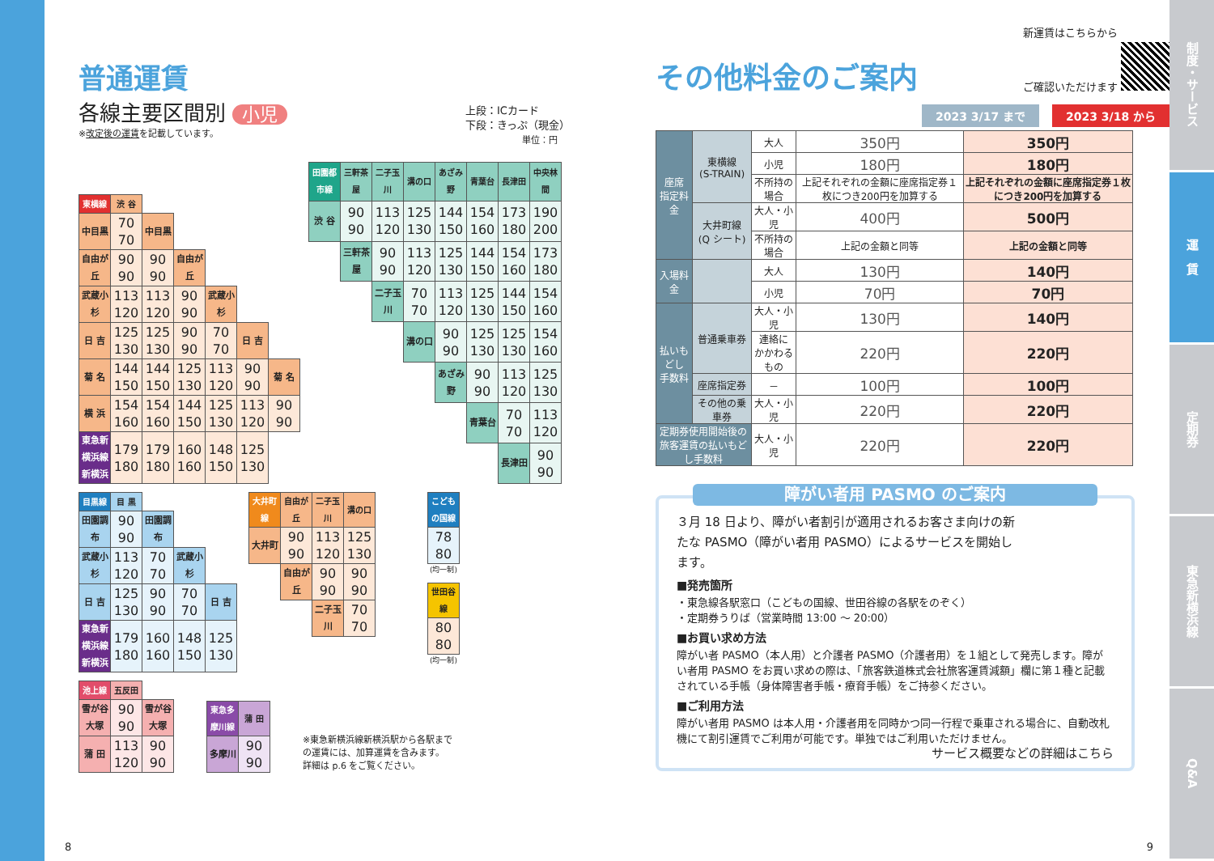普通運賃
各線主要区間別 小児
※改定後の運賃を記載しています。
上段：ICカード
下段：きっぷ（現金）
単位：円
| 東横線 | 渋 谷 | | | | | |
| --- | --- | --- | --- | --- | --- | --- |
| 中目黒 | 70 70 | 中目黒 | | | | |
| 自由が丘 | 90 90 | 90 90 | 自由が丘 | | | |
| 武蔵小杉 | 113 120 | 113 120 | 90 90 | 武蔵小杉 | | |
| 日 吉 | 125 130 | 125 130 | 90 90 | 70 70 | 日 吉 | |
| 菊 名 | 144 150 | 144 150 | 125 130 | 113 120 | 90 90 | 菊 名 |
| 横 浜 | 154 160 | 154 160 | 144 150 | 125 130 | 113 120 | 90 90 |
| 東急新横浜線 新横浜 | 179 180 | 179 180 | 160 160 | 148 150 | 125 130 | |
| 田園都市線 | 三軒茶屋 | 二子玉川 | 溝の口 | あざみ野 | 青葉台 | 長津田 | 中央林間 |
| --- | --- | --- | --- | --- | --- | --- | --- |
| 渋 谷 | 90 90 | 113 120 | 125 130 | 144 150 | 154 160 | 173 180 | 190 200 |
| | 三軒茶屋 | 90 90 | 113 120 | 125 130 | 144 150 | 154 160 | 173 180 |
| | | 二子玉川 | 70 70 | 113 120 | 125 130 | 144 150 | 154 160 |
| | | | 溝の口 | 90 90 | 125 130 | 125 130 | 154 160 |
| | | | | あざみ野 | 90 90 | 113 120 | 125 130 |
| | | | | | 青葉台 | 70 70 | 113 120 |
| | | | | | | 長津田 | 90 90 |
| 目黒線 | 目 黒 | | | |
| --- | --- | --- | --- | --- |
| 田園調布 | 90 90 | 田園調布 | | |
| 武蔵小杉 | 113 120 | 70 70 | 武蔵小杉 | |
| 日 吉 | 125 130 | 90 90 | 70 70 | 日 吉 |
| 東急新横浜線 新横浜 | 179 180 | 160 160 | 148 150 | 125 130 |
| 大井町線 | 自由が丘 | 二子玉川 | 溝の口 |
| --- | --- | --- | --- |
| 大井町 | 90 90 | 113 120 | 125 130 |
| | 自由が丘 | 90 90 | 90 90 |
| | | 二子玉川 | 70 70 |
| こどもの国線 |
| --- |
| 78 80 |
(均一制)
| 世田谷線 |
| --- |
| 80 80 |
(均一制)
| 池上線 | 五反田 | |
| --- | --- | --- |
| 雪が谷大塚 | 90 90 | 雪が谷大塚 |
| 蒲 田 | 113 120 | 90 90 |
| 東急多摩川線 | 蒲 田 |
| --- | --- |
| 多摩川 | 90 90 |
※東急新横浜線新横浜駅から各駅まで
の運賃には、加算運賃を含みます。
詳細は p.6 をご覧ください。
8
その他料金のご案内
新運賃はこちらから
ご確認いただけます
2023 3/17 まで 2023 3/18 から
| 座席 指定料金 | 東横線 (S-TRAIN) | 大人 | 350円 | 350円 |
| | | 小児 | 180円 | 180円 |
| | | 不所持の場合 | 上記それぞれの金額に座席指定券１枚につき200円を加算する | 上記それぞれの金額に座席指定券１枚につき200円を加算する |
| | 大井町線 (Q シート) | 大人・小児 | 400円 | 500円 |
| | | 不所持の場合 | 上記の金額と同等 | 上記の金額と同等 |
| 入場料金 | | 大人 | 130円 | 140円 |
| | | 小児 | 70円 | 70円 |
| 払いもどし 手数料 | 普通乗車券 | 大人・小児 | 130円 | 140円 |
| | | 連絡に かかわるもの | 220円 | 220円 |
| | 座席指定券 | － | 100円 | 100円 |
| | その他の乗車券 | 大人・小児 | 220円 | 220円 |
| 定期券使用開始後の 旅客運賃の払いもどし手数料 | | 大人・小児 | 220円 | 220円 |
障がい者用 PASMO のご案内
３月 18 日より、障がい者割引が適用されるお客さま向けの新たな PASMO（障がい者用 PASMO）によるサービスを開始します。
■発売箇所
・東急線各駅窓口（こどもの国線、世田谷線の各駅をのぞく）
・定期券うりば（営業時間 13:00 ～ 20:00）
■お買い求め方法
障がい者 PASMO（本人用）と介護者 PASMO（介護者用）を１組として発売します。障がい者用 PASMO をお買い求めの際は、「旅客鉄道株式会社旅客運賃減額」欄に第１種と記載されている手帳（身体障害者手帳・療育手帳）をご持参ください。
■ご利用方法
障がい者用 PASMO は本人用・介護者用を同時かつ同一行程で乗車される場合に、自動改札機にて割引運賃でご利用が可能です。単独ではご利用いただけません。
サービス概要などの詳細はこちら
9
制度・サービス
運　賃
定期券
東急新横浜線
Q&A